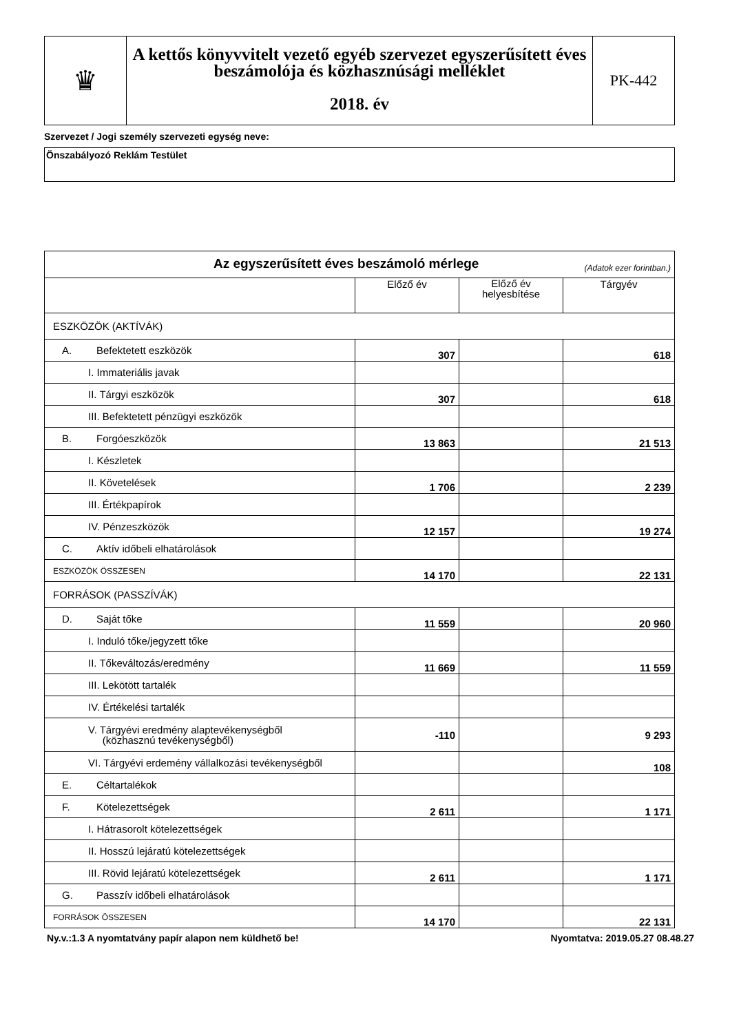| ♛ | A kettős könyvvitelt vezető egyéb szervezet egyszerűsített éves beszámolója és közhasznúsági melléklet 2018. év | PK-442 |
Szervezet / Jogi személy szervezeti egység neve:
Önszabályozó Reklám Testület
| Az egyszerűsített éves beszámoló mérlege (Adatok ezer forintban.) | | | |
| | Előző év | Előző év helyesbítése | Tárgyév |
| ESZKÖZÖK (AKTÍVÁK) | | | |
| A. Befektetett eszközök | 307 | | 618 |
| I. Immateriális javak | | | |
| II. Tárgyi eszközök | 307 | | 618 |
| III. Befektetett pénzügyi eszközök | | | |
| B. Forgóeszközök | 13 863 | | 21 513 |
| I. Készletek | | | |
| II. Követelések | 1 706 | | 2 239 |
| III. Értékpapírok | | | |
| IV. Pénzeszközök | 12 157 | | 19 274 |
| C. Aktív időbeli elhatárolások | | | |
| ESZKÖZÖK ÖSSZESEN | 14 170 | | 22 131 |
| FORRÁSOK (PASSZÍVÁK) | | | |
| D. Saját tőke | 11 559 | | 20 960 |
| I. Induló tőke/jegyzett tőke | | | |
| II. Tőkeváltozás/eredmény | 11 669 | | 11 559 |
| III. Lekötött tartalék | | | |
| IV. Értékelési tartalék | | | |
| V. Tárgyévi eredmény alaptevékenységből (közhasznú tevékenységből) | -110 | | 9 293 |
| VI. Tárgyévi erdemény vállalkozási tevékenységből | | | 108 |
| E. Céltartalékok | | | |
| F. Kötelezettségek | 2 611 | | 1 171 |
| I. Hátrasorolt kötelezettségek | | | |
| II. Hosszú lejáratú kötelezettségek | | | |
| III. Rövid lejáratú kötelezettségek | 2 611 | | 1 171 |
| G. Passzív időbeli elhatárolások | | | |
| FORRÁSOK ÖSSZESEN | 14 170 | | 22 131 |
Ny.v.:1.3 A nyomtatvány papír alapon nem küldhető be! Nyomtatva: 2019.05.27 08.48.27